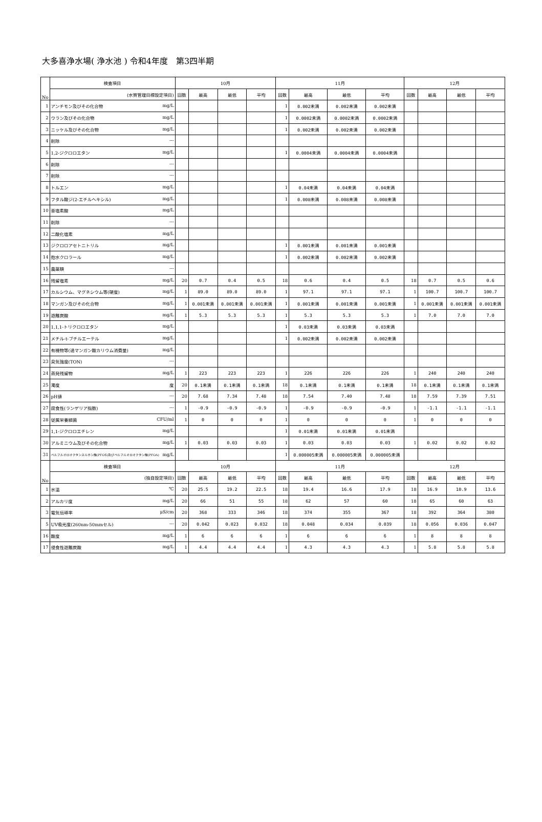大多喜浄水場( 浄水池 ) 令和4年度　第3四半期
| No | 検査項目 | 10月 | | | | 11月 | | | | 12月 | | | |
| --- | --- | --- | --- | --- | --- | --- | --- | --- | --- | --- | --- | --- | --- |
| | (水質管理目標設定項目) | 回数 | 最高 | 最低 | 平均 | 回数 | 最高 | 最低 | 平均 | 回数 | 最高 | 最低 | 平均 |
| 1 | アンチモン及びその化合物 mg/L | | | | | 1 | 0.002未満 | 0.002未満 | 0.002未満 | | | | |
| 2 | ウラン及びその化合物 mg/L | | | | | 1 | 0.0002未満 | 0.0002未満 | 0.0002未満 | | | | |
| 3 | ニッケル及びその化合物 mg/L | | | | | 1 | 0.002未満 | 0.002未満 | 0.002未満 | | | | |
| 4 | 削除 --- | | | | | | | | | | | | |
| 5 | 1,2-ジクロロエタン mg/L | | | | | 1 | 0.0004未満 | 0.0004未満 | 0.0004未満 | | | | |
| 6 | 削除 --- | | | | | | | | | | | | |
| 7 | 削除 --- | | | | | | | | | | | | |
| 8 | トルエン mg/L | | | | | 1 | 0.04未満 | 0.04未満 | 0.04未満 | | | | |
| 9 | フタル酸ジ(2-エチルヘキシル) mg/L | | | | | 1 | 0.008未満 | 0.008未満 | 0.008未満 | | | | |
| 10 | 亜塩素酸 mg/L | | | | | | | | | | | | |
| 11 | 削除 --- | | | | | | | | | | | | |
| 12 | 二酸化塩素 mg/L | | | | | | | | | | | | |
| 13 | ジクロロアセトニトリル mg/L | | | | | 1 | 0.001未満 | 0.001未満 | 0.001未満 | | | | |
| 14 | 抱水クロラール mg/L | | | | | 1 | 0.002未満 | 0.002未満 | 0.002未満 | | | | |
| 15 | 農薬類 --- | | | | | | | | | | | | |
| 16 | 残留塩素 mg/L | 20 | 0.7 | 0.4 | 0.5 | 18 | 0.6 | 0.4 | 0.5 | 18 | 0.7 | 0.5 | 0.6 |
| 17 | カルシウム、マグネシウム等(硬度) mg/L | 1 | 89.0 | 89.0 | 89.0 | 1 | 97.1 | 97.1 | 97.1 | 1 | 100.7 | 100.7 | 100.7 |
| 18 | マンガン及びその化合物 mg/L | 1 | 0.001未満 | 0.001未満 | 0.001未満 | 1 | 0.001未満 | 0.001未満 | 0.001未満 | 1 | 0.001未満 | 0.001未満 | 0.001未満 |
| 19 | 遊離炭酸 mg/L | 1 | 5.3 | 5.3 | 5.3 | 1 | 5.3 | 5.3 | 5.3 | 1 | 7.0 | 7.0 | 7.0 |
| 20 | 1,1,1-トリクロロエタン mg/L | | | | | 1 | 0.03未満 | 0.03未満 | 0.03未満 | | | | |
| 21 | メチル-t-ブチルエーテル mg/L | | | | | 1 | 0.002未満 | 0.002未満 | 0.002未満 | | | | |
| 22 | 有機物等(過マンガン酸カリウム消費量) mg/L | | | | | | | | | | | | |
| 23 | 臭気強度(TON) --- | | | | | | | | | | | | |
| 24 | 蒸発残留物 mg/L | 1 | 223 | 223 | 223 | 1 | 226 | 226 | 226 | 1 | 240 | 240 | 240 |
| 25 | 濁度 度 | 20 | 0.1未満 | 0.1未満 | 0.1未満 | 18 | 0.1未満 | 0.1未満 | 0.1未満 | 18 | 0.1未満 | 0.1未満 | 0.1未満 |
| 26 | pH値 --- | 20 | 7.68 | 7.34 | 7.48 | 18 | 7.54 | 7.40 | 7.48 | 18 | 7.59 | 7.39 | 7.51 |
| 27 | 腐食性(ランゲリア指数) --- | 1 | -0.9 | -0.9 | -0.9 | 1 | -0.9 | -0.9 | -0.9 | 1 | -1.1 | -1.1 | -1.1 |
| 28 | 従属栄養細菌 CFU/ml | 1 | 0 | 0 | 0 | 1 | 0 | 0 | 0 | 1 | 0 | 0 | 0 |
| 29 | 1,1-ジクロロエチレン mg/L | | | | | 1 | 0.01未満 | 0.01未満 | 0.01未満 | | | | |
| 30 | アルミニウム及びその化合物 mg/L | 1 | 0.03 | 0.03 | 0.03 | 1 | 0.03 | 0.03 | 0.03 | 1 | 0.02 | 0.02 | 0.02 |
| 31 | ペルフルオロオクタンスルホン酸(PFOS)及びペルフルオロオクタン酸(PFOA) mg/L | | | | | 1 | 0.000005未満 | 0.000005未満 | 0.000005未満 | | | | |
| No | 検査項目 | 10月 | | | | 11月 | | | | 12月 | | | |
| | (独自設定項目) | 回数 | 最高 | 最低 | 平均 | 回数 | 最高 | 最低 | 平均 | 回数 | 最高 | 最低 | 平均 |
| 1 | 水温 ℃ | 20 | 25.5 | 19.2 | 22.5 | 18 | 19.4 | 16.6 | 17.9 | 18 | 16.9 | 10.9 | 13.6 |
| 2 | アルカリ度 mg/L | 20 | 66 | 51 | 55 | 18 | 62 | 57 | 60 | 18 | 65 | 60 | 63 |
| 3 | 電気伝導率 μS/cm | 20 | 368 | 333 | 346 | 18 | 374 | 355 | 367 | 18 | 392 | 364 | 380 |
| 5 | UV吸光度(260nm-50mmセル) --- | 20 | 0.042 | 0.023 | 0.032 | 18 | 0.048 | 0.034 | 0.039 | 18 | 0.056 | 0.036 | 0.047 |
| 16 | 酸度 mg/L | 1 | 6 | 6 | 6 | 1 | 6 | 6 | 6 | 1 | 8 | 8 | 8 |
| 17 | 侵食性遊離炭酸 mg/L | 1 | 4.4 | 4.4 | 4.4 | 1 | 4.3 | 4.3 | 4.3 | 1 | 5.8 | 5.8 | 5.8 |